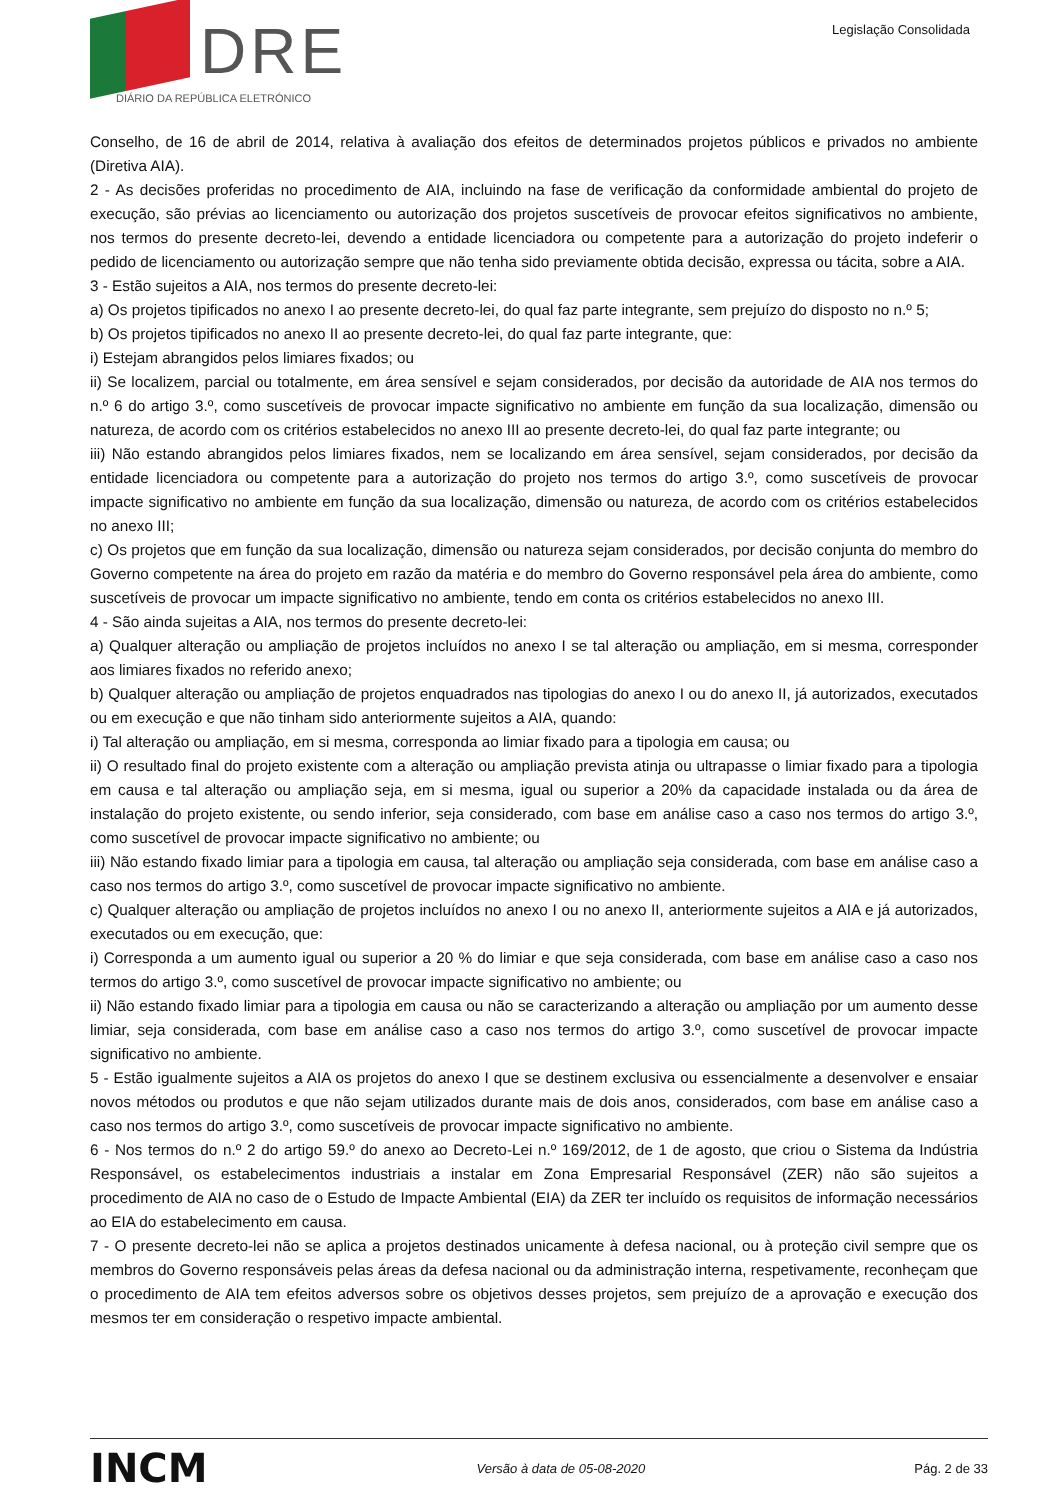DRE
DIÁRIO DA REPÚBLICA ELETRÓNICO
Legislação Consolidada
Conselho, de 16 de abril de 2014, relativa à avaliação dos efeitos de determinados projetos públicos e privados no ambiente (Diretiva AIA).
2 - As decisões proferidas no procedimento de AIA, incluindo na fase de verificação da conformidade ambiental do projeto de execução, são prévias ao licenciamento ou autorização dos projetos suscetíveis de provocar efeitos significativos no ambiente, nos termos do presente decreto-lei, devendo a entidade licenciadora ou competente para a autorização do projeto indeferir o pedido de licenciamento ou autorização sempre que não tenha sido previamente obtida decisão, expressa ou tácita, sobre a AIA.
3 - Estão sujeitos a AIA, nos termos do presente decreto-lei:
a) Os projetos tipificados no anexo I ao presente decreto-lei, do qual faz parte integrante, sem prejuízo do disposto no n.º 5;
b) Os projetos tipificados no anexo II ao presente decreto-lei, do qual faz parte integrante, que:
i) Estejam abrangidos pelos limiares fixados; ou
ii) Se localizem, parcial ou totalmente, em área sensível e sejam considerados, por decisão da autoridade de AIA nos termos do n.º 6 do artigo 3.º, como suscetíveis de provocar impacte significativo no ambiente em função da sua localização, dimensão ou natureza, de acordo com os critérios estabelecidos no anexo III ao presente decreto-lei, do qual faz parte integrante; ou
iii) Não estando abrangidos pelos limiares fixados, nem se localizando em área sensível, sejam considerados, por decisão da entidade licenciadora ou competente para a autorização do projeto nos termos do artigo 3.º, como suscetíveis de provocar impacte significativo no ambiente em função da sua localização, dimensão ou natureza, de acordo com os critérios estabelecidos no anexo III;
c) Os projetos que em função da sua localização, dimensão ou natureza sejam considerados, por decisão conjunta do membro do Governo competente na área do projeto em razão da matéria e do membro do Governo responsável pela área do ambiente, como suscetíveis de provocar um impacte significativo no ambiente, tendo em conta os critérios estabelecidos no anexo III.
4 - São ainda sujeitas a AIA, nos termos do presente decreto-lei:
a) Qualquer alteração ou ampliação de projetos incluídos no anexo I se tal alteração ou ampliação, em si mesma, corresponder aos limiares fixados no referido anexo;
b) Qualquer alteração ou ampliação de projetos enquadrados nas tipologias do anexo I ou do anexo II, já autorizados, executados ou em execução e que não tinham sido anteriormente sujeitos a AIA, quando:
i) Tal alteração ou ampliação, em si mesma, corresponda ao limiar fixado para a tipologia em causa; ou
ii) O resultado final do projeto existente com a alteração ou ampliação prevista atinja ou ultrapasse o limiar fixado para a tipologia em causa e tal alteração ou ampliação seja, em si mesma, igual ou superior a 20% da capacidade instalada ou da área de instalação do projeto existente, ou sendo inferior, seja considerado, com base em análise caso a caso nos termos do artigo 3.º, como suscetível de provocar impacte significativo no ambiente; ou
iii) Não estando fixado limiar para a tipologia em causa, tal alteração ou ampliação seja considerada, com base em análise caso a caso nos termos do artigo 3.º, como suscetível de provocar impacte significativo no ambiente.
c) Qualquer alteração ou ampliação de projetos incluídos no anexo I ou no anexo II, anteriormente sujeitos a AIA e já autorizados, executados ou em execução, que:
i) Corresponda a um aumento igual ou superior a 20 % do limiar e que seja considerada, com base em análise caso a caso nos termos do artigo 3.º, como suscetível de provocar impacte significativo no ambiente; ou
ii) Não estando fixado limiar para a tipologia em causa ou não se caracterizando a alteração ou ampliação por um aumento desse limiar, seja considerada, com base em análise caso a caso nos termos do artigo 3.º, como suscetível de provocar impacte significativo no ambiente.
5 - Estão igualmente sujeitos a AIA os projetos do anexo I que se destinem exclusiva ou essencialmente a desenvolver e ensaiar novos métodos ou produtos e que não sejam utilizados durante mais de dois anos, considerados, com base em análise caso a caso nos termos do artigo 3.º, como suscetíveis de provocar impacte significativo no ambiente.
6 - Nos termos do n.º 2 do artigo 59.º do anexo ao Decreto-Lei n.º 169/2012, de 1 de agosto, que criou o Sistema da Indústria Responsável, os estabelecimentos industriais a instalar em Zona Empresarial Responsável (ZER) não são sujeitos a procedimento de AIA no caso de o Estudo de Impacte Ambiental (EIA) da ZER ter incluído os requisitos de informação necessários ao EIA do estabelecimento em causa.
7 - O presente decreto-lei não se aplica a projetos destinados unicamente à defesa nacional, ou à proteção civil sempre que os membros do Governo responsáveis pelas áreas da defesa nacional ou da administração interna, respetivamente, reconheçam que o procedimento de AIA tem efeitos adversos sobre os objetivos desses projetos, sem prejuízo de a aprovação e execução dos mesmos ter em consideração o respetivo impacte ambiental.
INCM Versão à data de 05-08-2020 Pág. 2 de 33